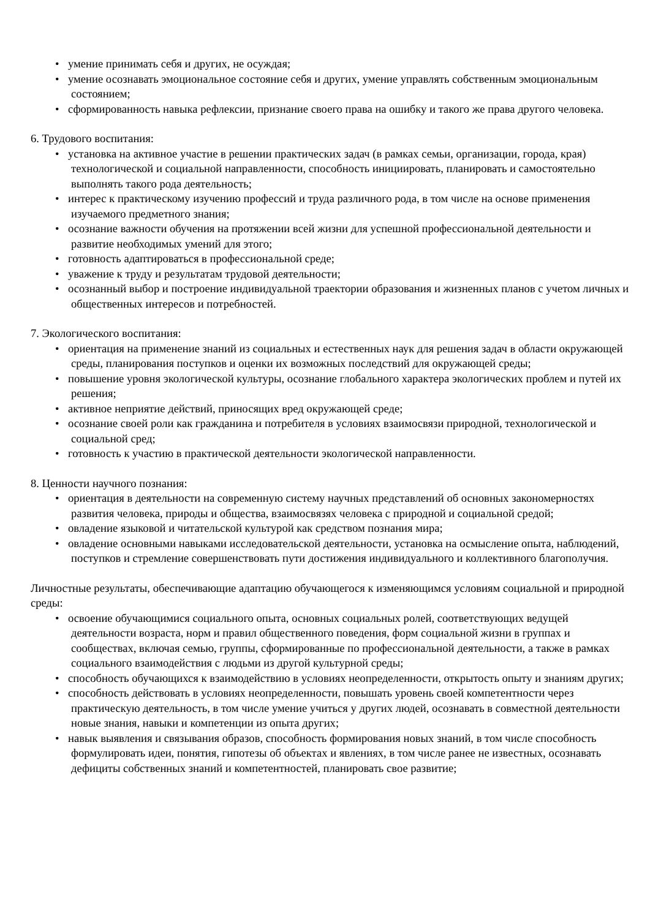• умение принимать себя и других, не осуждая;
• умение осознавать эмоциональное состояние себя и других, умение управлять собственным эмоциональным состоянием;
• сформированность навыка рефлексии, признание своего права на ошибку и такого же права другого человека.
6. Трудового воспитания:
• установка на активное участие в решении практических задач (в рамках семьи, организации, города, края) технологической и социальной направленности, способность инициировать, планировать и самостоятельно выполнять такого рода деятельность;
• интерес к практическому изучению профессий и труда различного рода, в том числе на основе применения изучаемого предметного знания;
• осознание важности обучения на протяжении всей жизни для успешной профессиональной деятельности и развитие необходимых умений для этого;
• готовность адаптироваться в профессиональной среде;
• уважение к труду и результатам трудовой деятельности;
• осознанный выбор и построение индивидуальной траектории образования и жизненных планов с учетом личных и общественных интересов и потребностей.
7. Экологического воспитания:
• ориентация на применение знаний из социальных и естественных наук для решения задач в области окружающей среды, планирования поступков и оценки их возможных последствий для окружающей среды;
• повышение уровня экологической культуры, осознание глобального характера экологических проблем и путей их решения;
• активное неприятие действий, приносящих вред окружающей среде;
• осознание своей роли как гражданина и потребителя в условиях взаимосвязи природной, технологической и социальной сред;
• готовность к участию в практической деятельности экологической направленности.
8. Ценности научного познания:
• ориентация в деятельности на современную систему научных представлений об основных закономерностях развития человека, природы и общества, взаимосвязях человека с природной и социальной средой;
• овладение языковой и читательской культурой как средством познания мира;
• овладение основными навыками исследовательской деятельности, установка на осмысление опыта, наблюдений, поступков и стремление совершенствовать пути достижения индивидуального и коллективного благополучия.
Личностные результаты, обеспечивающие адаптацию обучающегося к изменяющимся условиям социальной и природной среды:
• освоение обучающимися социального опыта, основных социальных ролей, соответствующих ведущей деятельности возраста, норм и правил общественного поведения, форм социальной жизни в группах и сообществах, включая семью, группы, сформированные по профессиональной деятельности, а также в рамках социального взаимодействия с людьми из другой культурной среды;
• способность обучающихся к взаимодействию в условиях неопределенности, открытость опыту и знаниям других;
• способность действовать в условиях неопределенности, повышать уровень своей компетентности через практическую деятельность, в том числе умение учиться у других людей, осознавать в совместной деятельности новые знания, навыки и компетенции из опыта других;
• навык выявления и связывания образов, способность формирования новых знаний, в том числе способность формулировать идеи, понятия, гипотезы об объектах и явлениях, в том числе ранее не известных, осознавать дефициты собственных знаний и компетентностей, планировать свое развитие;